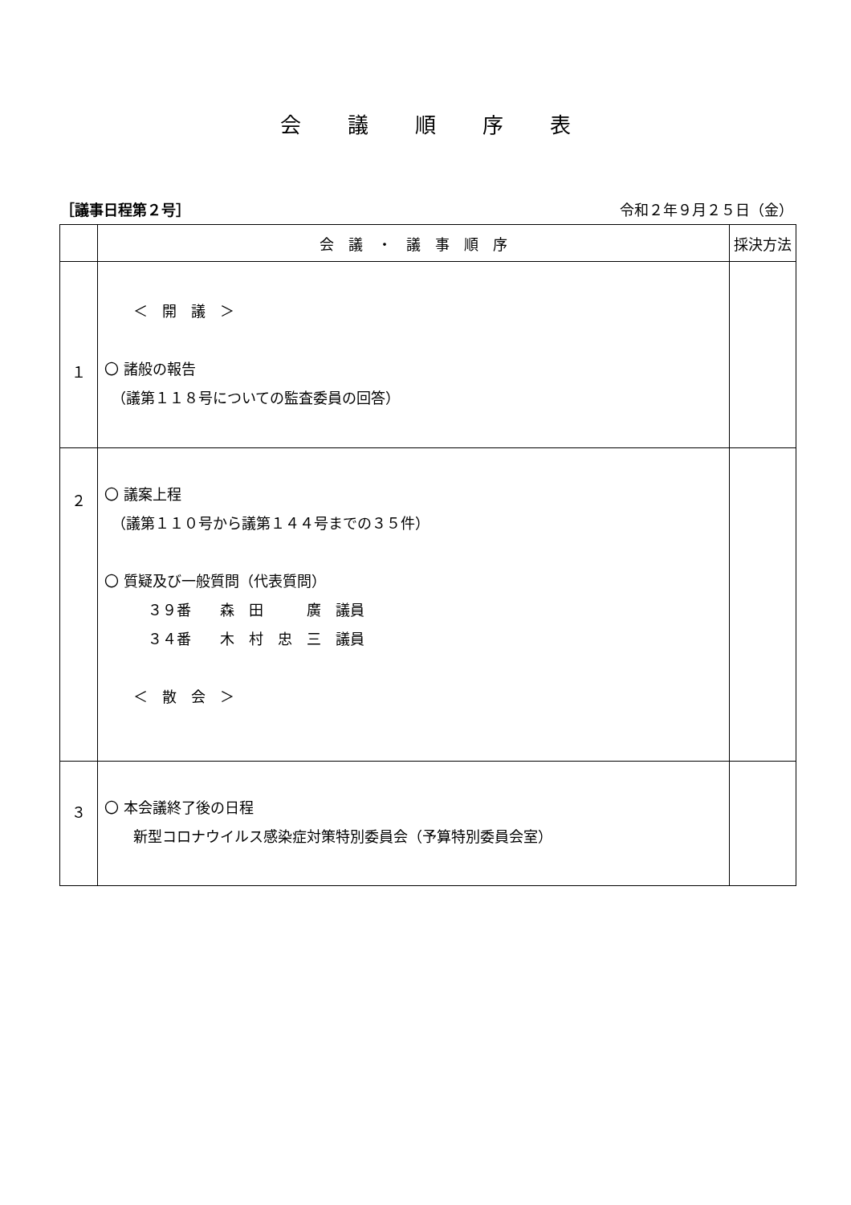会議順序表
［議事日程第２号］ 令和２年９月２５日（金）
| | 会 議 ・ 議 事 順 序 | 採決方法 |
| --- | --- | --- |
| １ | ＜ 開 議 ＞ 〇 諸般の報告 （議第１１８号についての監査委員の回答） | |
| ２ | 〇 議案上程 （議第１１０号から議第１４４号までの３５件） 〇 質疑及び一般質問（代表質問） ３９番 森 田 廣 議員 ３４番 木 村 忠 三 議員 ＜ 散 会 ＞ | |
| ３ | 〇 本会議終了後の日程 新型コロナウイルス感染症対策特別委員会（予算特別委員会室） | |